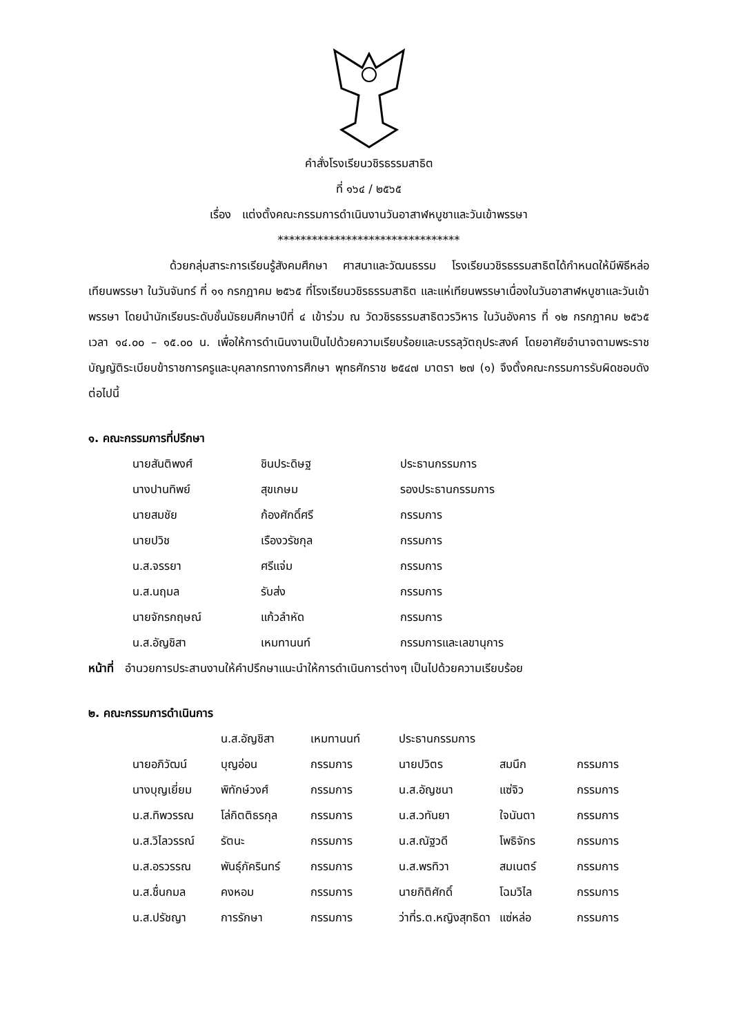คำสั่งโรงเรียนวชิรธรรมสาธิต
ที่ ๑๖๔ / ๒๕๖๕
เรื่อง แต่งตั้งคณะกรรมการดำเนินงานวันอาสาฬหบูชาและวันเข้าพรรษา
********************************
ด้วยกลุ่มสาระการเรียนรู้สังคมศึกษา ศาสนาและวัฒนธรรม โรงเรียนวชิรธรรมสาธิตได้กำหนดให้มีพิธีหล่อเทียนพรรษา ในวันจันทร์ ที่ ๑๑ กรกฎาคม ๒๕๖๕ ที่โรงเรียนวชิรธรรมสาธิต และแห่เทียนพรรษาเนื่องในวันอาสาฬหบูชาและวันเข้าพรรษา โดยนำนักเรียนระดับชั้นมัธยมศึกษาปีที่ ๔ เข้าร่วม ณ วัดวชิรธรรมสาธิตวรวิหาร ในวันอังคาร ที่ ๑๒ กรกฎาคม ๒๕๖๕ เวลา ๑๔.๐๐ – ๑๕.๐๐ น. เพื่อให้การดำเนินงานเป็นไปด้วยความเรียบร้อยและบรรลุวัตถุประสงค์ โดยอาศัยอำนาจตามพระราชบัญญัติระเบียบข้าราชการครูและบุคลากรทางการศึกษา พุทธศักราช ๒๕๔๗ มาตรา ๒๗ (๑) จึงตั้งคณะกรรมการรับผิดชอบดังต่อไปนี้
๑. คณะกรรมการที่ปรึกษา
| นายสันติพงศ์ | ชินประดิษฐ | ประธานกรรมการ |
| นางปานทิพย์ | สุขเกษม | รองประธานกรรมการ |
| นายสมชัย | ก้องศักดิ์ศรี | กรรมการ |
| นายปวิช | เรืองวรัชกุล | กรรมการ |
| น.ส.จรรยา | ศรีแจ่ม | กรรมการ |
| น.ส.นฤมล | รับส่ง | กรรมการ |
| นายจักรกฤษณ์ | แก้วลำหัด | กรรมการ |
| น.ส.อัญชิสา | เหมทานนท์ | กรรมการและเลขานุการ |
หน้าที่ อำนวยการประสานงานให้คำปรึกษาแนะนำให้การดำเนินการต่างๆ เป็นไปด้วยความเรียบร้อย
๒. คณะกรรมการดำเนินการ
| | น.ส.อัญชิสา | เหมทานนท์ | ประธานกรรมการ | | |
| นายอภิวัฒน์ | บุญอ่อน | กรรมการ | นายปวิตร | สมนึก | กรรมการ |
| นางบุญเยี่ยม | พิทักษ์วงศ์ | กรรมการ | น.ส.อัญชนา | แซ่จิว | กรรมการ |
| น.ส.ทิพวรรณ | โล่กิตติธรกุล | กรรมการ | น.ส.วทันยา | ใจนันตา | กรรมการ |
| น.ส.วิไลวรรณ์ | รัตนะ | กรรมการ | น.ส.ณัฐวดี | โพธิจักร | กรรมการ |
| น.ส.อรวรรณ | พันธุ์ภัครินทร์ | กรรมการ | น.ส.พรทิวา | สมเนตร์ | กรรมการ |
| น.ส.ชื่นกมล | คงหอม | กรรมการ | นายกิติศักดิ์ | โฉมวิไล | กรรมการ |
| น.ส.ปรัชญา | การรักษา | กรรมการ | ว่าที่ร.ต.หญิงสุทธิดา | แซ่หล่อ | กรรมการ |